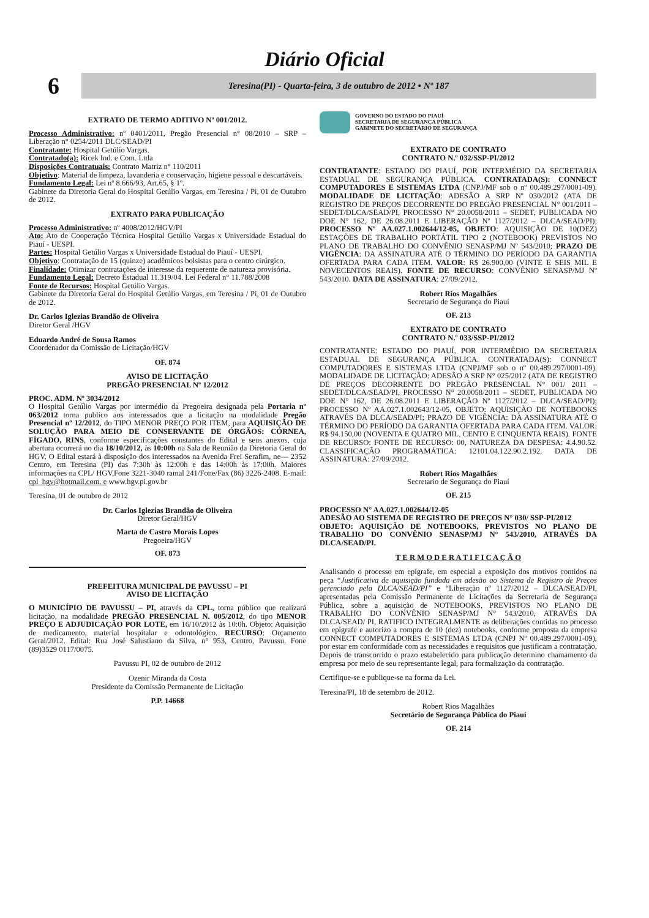Diário Oficial
6
Teresina(PI) - Quarta-feira, 3 de outubro de 2012 • Nº 187
EXTRATO DE TERMO ADITIVO Nº 001/2012.
Processo Administrativo: nº 0401/2011, Pregão Presencial n° 08/2010 – SRP – Liberação n° 0254/2011 DLC/SEAD/PI
Contratante: Hospital Getúlio Vargas.
Contratado(a): Ricek Ind. e Com. Ltda
Disposições Contratuais: Contrato Matriz n° 110/2011
Objetivo: Material de limpeza, lavanderia e conservação, higiene pessoal e descartáveis.
Fundamento Legal: Lei nº 8.666/93, Art.65, § 1º.
Gabinete da Diretoria Geral do Hospital Getúlio Vargas, em Teresina / Pi, 01 de Outubro de 2012.
EXTRATO PARA PUBLICAÇÃO
Processo Administrativo: nº 4008/2012/HGV/PI
Ato: Ato de Cooperação Técnica Hospital Getúlio Vargas x Universidade Estadual do Piauí - UESPI.
Partes: Hospital Getúlio Vargas x Universidade Estadual do Piauí - UESPI.
Objetivo: Contratação de 15 (quinze) acadêmicos bolsistas para o centro cirúrgico.
Finalidade: Otimizar contratações de interesse da requerente de natureza provisória.
Fundamento Legal: Decreto Estadual 11.319/04. Lei Federal n° 11.788/2008
Fonte de Recursos: Hospital Getúlio Vargas.
Gabinete da Diretoria Geral do Hospital Getúlio Vargas, em Teresina / Pi, 01 de Outubro de 2012.
Dr. Carlos Iglezias Brandão de Oliveira
Diretor Geral /HGV
Eduardo André de Sousa Ramos
Coordenador da Comissão de Licitação/HGV
OF. 874
AVISO DE LICITAÇÃO
PREGÃO PRESENCIAL Nº 12/2012
PROC. ADM. Nº 3034/2012
O Hospital Getúlio Vargas por intermédio da Pregoeira designada pela Portaria nº 063/2012 torna publico aos interessados que a licitação na modalidade Pregão Presencial nº 12/2012, do TIPO MENOR PREÇO POR ITEM, para AQUISIÇÃO DE SOLUÇÃO PARA MEIO DE CONSERVANTE DE ÓRGÃOS: CÓRNEA, FÍGADO, RINS, conforme especificações constantes do Edital e seus anexos, cuja abertura ocorrerá no dia 18/10/2012, às 10:00h na Sala de Reunião da Diretoria Geral do HGV. O Edital estará à disposição dos interessados na Avenida Frei Serafim, ne— 2352 Centro, em Teresina (PI) das 7:30h às 12:00h e das 14:00h às 17:00h. Maiores informações na CPL/ HGV,Fone 3221-3040 ramal 241/Fone/Fax (86) 3226-2408. E-mail: cpl_hgv@hotmail.com. e www.hgv.pi.gov.br
Teresina, 01 de outubro de 2012
Dr. Carlos Iglezias Brandão de Oliveira
Diretor Geral/HGV
Marta de Castro Morais Lopes
Pregoeira/HGV
OF. 873
PREFEITURA MUNICIPAL DE PAVUSSU – PI
AVISO DE LICITAÇÃO
O MUNICÍPIO DE PAVUSSU – PI, através da CPL, torna público que realizará licitação, na modalidade PREGÃO PRESENCIAL N. 005/2012, do tipo MENOR PREÇO E ADJUDICAÇÃO POR LOTE, em 16/10/2012 às 10:0h. Objeto: Aquisição de medicamento, material hospitalar e odontológico. RECURSO: Orçamento Geral/2012. Edital: Rua José Salustiano da Silva, n° 953, Centro, Pavussu. Fone (89)3529 0117/0075.
Pavussu PI, 02 de outubro de 2012
Ozenir Miranda da Costa
Presidente da Comissão Permanente de Licitação
P.P. 14668
GOVERNO DO ESTADO DO PIAUÍ
SECRETARIA DE SEGURANÇA PÚBLICA
GABINETE DO SECRETÁRIO DE SEGURANÇA
EXTRATO DE CONTRATO
CONTRATO N.º 032/SSP-PI/2012
CONTRATANTE: ESTADO DO PIAUÍ, POR INTERMÉDIO DA SECRETARIA ESTADUAL DE SEGURANÇA PÚBLICA. CONTRATADA(S): CONNECT COMPUTADORES E SISTEMAS LTDA (CNPJ/MF sob o nº 00.489.297/0001-09). MODALIDADE DE LICITAÇÃO: ADESÃO A SRP Nº 030/2012 (ATA DE REGISTRO DE PREÇOS DECORRENTE DO PREGÃO PRESENCIAL N° 001/2011 – SEDET/DLCA/SEAD/PI, PROCESSO N° 20.0058/2011 – SEDET, PUBLICADA NO DOE N° 162, DE 26.08.2011 E LIBERAÇÃO Nº 1127/2012 – DLCA/SEAD/PI); PROCESSO Nº AA.027.1.002644/12-05, OBJETO: AQUISIÇÃO DE 10(DEZ) ESTAÇÕES DE TRABALHO PORTÁTIL TIPO 2 (NOTEBOOK) PREVISTOS NO PLANO DE TRABALHO DO CONVÊNIO SENASP/MJ Nº 543/2010; PRAZO DE VIGÊNCIA: DA ASSINATURA ATÉ O TÉRMINO DO PERÍODO DA GARANTIA OFERTADA PARA CADA ITEM. VALOR: R$ 26.900,00 (VINTE E SEIS MIL E NOVECENTOS REAIS). FONTE DE RECURSO: CONVÊNIO SENASP/MJ Nº 543/2010. DATA DE ASSINATURA: 27/09/2012.
Robert Rios Magalhães
Secretario de Segurança do Piauí
OF. 213
EXTRATO DE CONTRATO
CONTRATO N.º 033/SSP-PI/2012
CONTRATANTE: ESTADO DO PIAUÍ, POR INTERMÉDIO DA SECRETARIA ESTADUAL DE SEGURANÇA PÚBLICA. CONTRATADA(S): CONNECT COMPUTADORES E SISTEMAS LTDA (CNPJ/MF sob o nº 00.489.297/0001-09). MODALIDADE DE LICITAÇÃO: ADESÃO A SRP N° 025/2012 (ATA DE REGISTRO DE PREÇOS DECORRENTE DO PREGÃO PRESENCIAL N° 001/ 2011 – SEDET/DLCA/SEAD/PI, PROCESSO N° 20.0058/2011 – SEDET, PUBLICADA NO DOE N° 162, DE 26.08.2011 E LIBERAÇÃO Nº 1127/2012 – DLCA/SEAD/PI); PROCESSO Nº AA.027.1.002643/12-05, OBJETO: AQUISIÇÃO DE NOTEBOOKS ATRAVÉS DA DLCA/SEAD/PI; PRAZO DE VIGÊNCIA: DA ASSINATURA ATÉ O TÉRMINO DO PERÍODO DA GARANTIA OFERTADA PARA CADA ITEM. VALOR: R$ 94.150,00 (NOVENTA E QUATRO MIL, CENTO E CINQUENTA REAIS). FONTE DE RECURSO: FONTE DE RECURSO: 00, NATUREZA DA DESPESA: 4.4.90.52. CLASSIFICAÇÃO PROGRAMÁTICA: 12101.04.122.90.2.192. DATA DE ASSINATURA: 27/09/2012.
Robert Rios Magalhães
Secretario de Segurança do Piauí
OF. 215
PROCESSO N° AA.027.1.002644/12-05
ADESÃO AO SISTEMA DE REGISTRO DE PREÇOS N° 030/ SSP-PI/2012
OBJETO: AQUISIÇÃO DE NOTEBOOKS, PREVISTOS NO PLANO DE TRABALHO DO CONVÊNIO SENASP/MJ N° 543/2010, ATRAVÉS DA DLCA/SEAD/PI.
T E R M O D E R A T I F I C A Ç Ã O
Analisando o processo em epígrafe, em especial a exposição dos motivos contidos na peça “Justificativa de aquisição fundada em adesão ao Sistema de Registro de Preços gerenciado pela DLCA/SEAD/PI” e “Liberação nº 1127/2012 – DLCA/SEAD/PI, apresentadas pela Comissão Permanente de Licitações da Secretaria de Segurança Pública, sobre a aquisição de NOTEBOOKS, PREVISTOS NO PLANO DE TRABALHO DO CONVÊNIO SENASP/MJ N° 543/2010, ATRAVÉS DA DLCA/SEAD/ PI, RATIFICO INTEGRALMENTE as deliberações contidas no processo em epígrafe e autorizo a compra de 10 (dez) notebooks, conforme proposta da empresa CONNECT COMPUTADORES E SISTEMAS LTDA (CNPJ Nº 00.489.297/0001-09), por estar em conformidade com as necessidades e requisitos que justificam a contratação. Depois de transcorrido o prazo estabelecido para publicação determino chamamento da empresa por meio de seu representante legal, para formalização da contratação.
Certifique-se e publique-se na forma da Lei.
Teresina/PI, 18 de setembro de 2012.
Robert Rios Magalhães
Secretário de Segurança Pública do Piauí
OF. 214